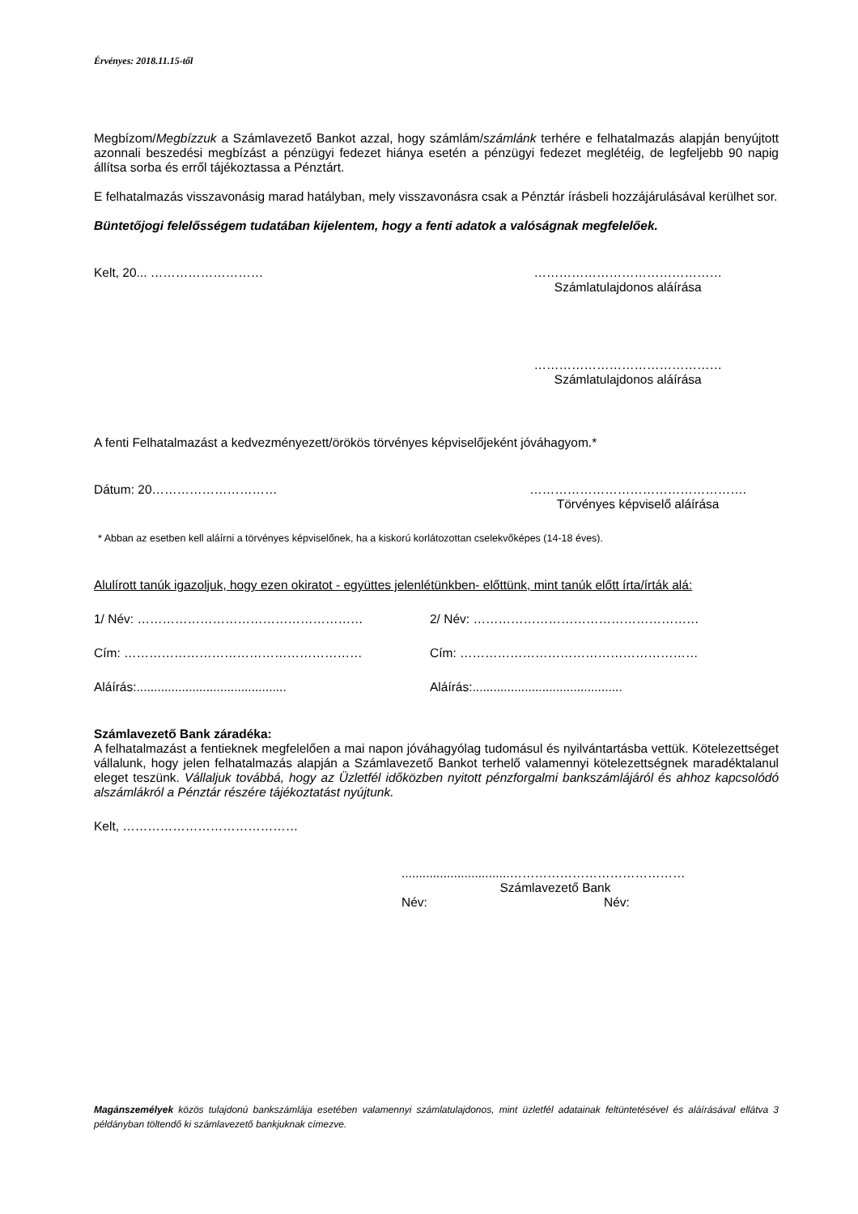Érvényes: 2018.11.15-től
Megbízom/Megbízzuk a Számlavezető Bankot azzal, hogy számlám/számlánk terhére e felhatalmazás alapján benyújtott azonnali beszedési megbízást a pénzügyi fedezet hiánya esetén a pénzügyi fedezet meglétéig, de legfeljebb 90 napig állítsa sorba és erről tájékoztassa a Pénztárt.
E felhatalmazás visszavonásig marad hatályban, mely visszavonásra csak a Pénztár írásbeli hozzájárulásával kerülhet sor.
Büntetőjogi felelősségem tudatában kijelentem, hogy a fenti adatok a valóságnak megfelelőek.
Kelt, 20... ……………………… ………………………………………
Számlatulajdonos aláírása
………………………………………
Számlatulajdonos aláírása
A fenti Felhatalmazást a kedvezményezett/örökös törvényes képviselőjeként jóváhagyom.*
Dátum: 20………………………… …………………………………………….
Törvényes képviselő aláírása
* Abban az esetben kell aláírni a törvényes képviselőnek, ha a kiskorú korlátozottan cselekvőképes (14-18 éves).
Alulírott tanúk igazoljuk, hogy ezen okiratot - együttes jelenlétünkben- előttünk, mint tanúk előtt írta/írták alá:
1/ Név: ……………………………………………… 2/ Név: ………………………………………………
Cím: ………………………………………………… Cím: …………………………………………………
Aláírás:...........................................
Aláírás:...........................................
Számlavezető Bank záradéka:
A felhatalmazást a fentieknek megfelelően a mai napon jóváhagyólag tudomásul és nyilvántartásba vettük. Kötelezettséget vállalunk, hogy jelen felhatalmazás alapján a Számlavezető Bankot terhelő valamennyi kötelezettségnek maradéktalanul eleget teszünk. Vállaljuk továbbá, hogy az Üzletfél időközben nyitott pénzforgalmi bankszámlájáról és ahhoz kapcsolódó alszámlákról a Pénztár részére tájékoztatást nyújtunk.
Kelt, ……………………………………
...............................……………………………………
Számlavezető Bank
Név: Név:
Magánszemélyek közös tulajdonú bankszámlája esetében valamennyi számlatulajdonos, mint üzletfél adatainak feltüntetésével és aláírásával ellátva 3 példányban töltendő ki számlavezető bankjuknak címezve.